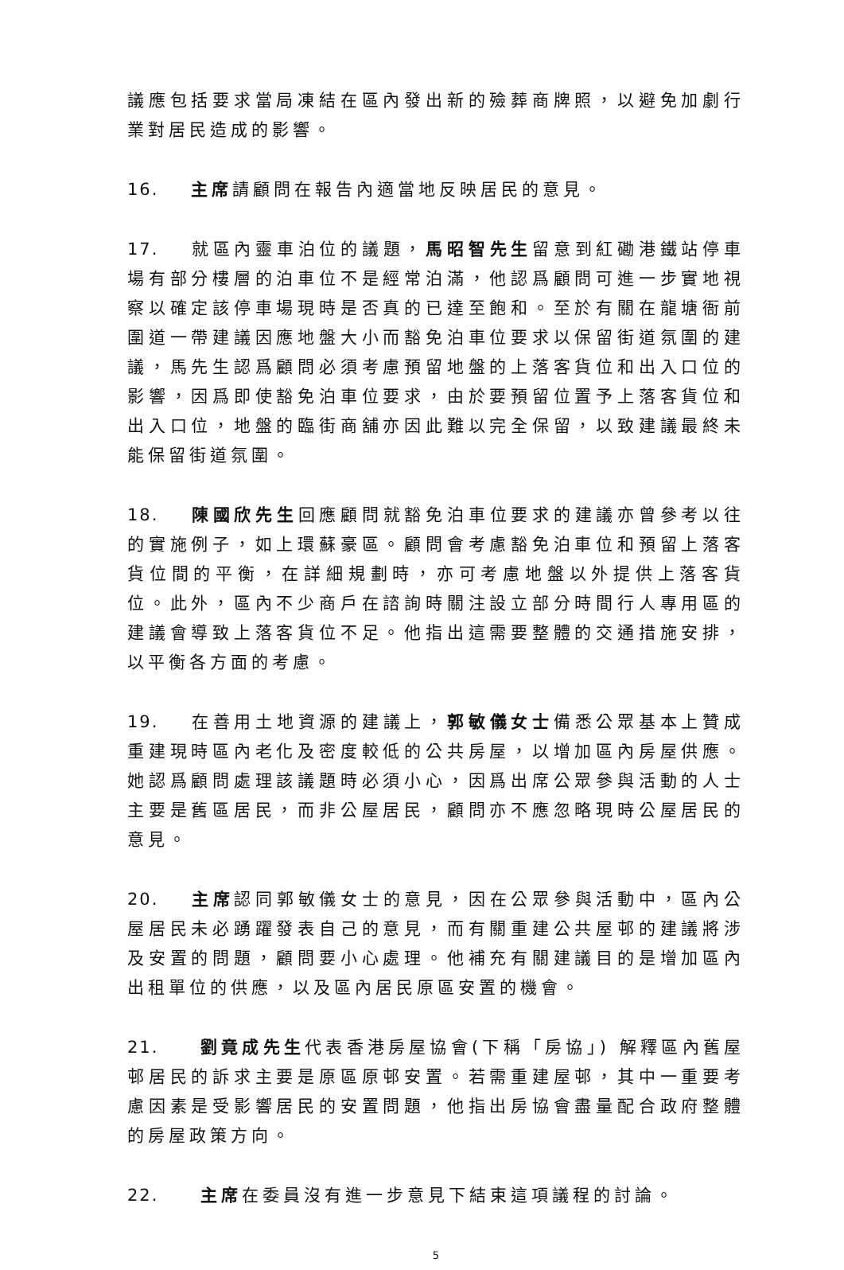議應包括要求當局凍結在區內發出新的殮葬商牌照，以避免加劇行業對居民造成的影響。
16. 主席請顧問在報告內適當地反映居民的意見。
17. 就區內靈車泊位的議題，馬昭智先生留意到紅磡港鐵站停車場有部分樓層的泊車位不是經常泊滿，他認爲顧問可進一步實地視察以確定該停車場現時是否真的已達至飽和。至於有關在龍塘衙前圍道一帶建議因應地盤大小而豁免泊車位要求以保留街道氛圍的建議，馬先生認爲顧問必須考慮預留地盤的上落客貨位和出入口位的影響，因爲即使豁免泊車位要求，由於要預留位置予上落客貨位和出入口位，地盤的臨街商舖亦因此難以完全保留，以致建議最終未能保留街道氛圍。
18. 陳國欣先生回應顧問就豁免泊車位要求的建議亦曾參考以往的實施例子，如上環蘇豪區。顧問會考慮豁免泊車位和預留上落客貨位間的平衡，在詳細規劃時，亦可考慮地盤以外提供上落客貨位。此外，區內不少商戶在諮詢時關注設立部分時間行人專用區的建議會導致上落客貨位不足。他指出這需要整體的交通措施安排，以平衡各方面的考慮。
19. 在善用土地資源的建議上，郭敏儀女士備悉公眾基本上贊成重建現時區內老化及密度較低的公共房屋，以增加區內房屋供應。她認爲顧問處理該議題時必須小心，因爲出席公眾參與活動的人士主要是舊區居民，而非公屋居民，顧問亦不應忽略現時公屋居民的意見。
20. 主席認同郭敏儀女士的意見，因在公眾參與活動中，區內公屋居民未必踴躍發表自己的意見，而有關重建公共屋邨的建議將涉及安置的問題，顧問要小心處理。他補充有關建議目的是增加區內出租單位的供應，以及區內居民原區安置的機會。
21. 劉竟成先生代表香港房屋協會(下稱「房協」) 解釋區內舊屋邨居民的訴求主要是原區原邨安置。若需重建屋邨，其中一重要考慮因素是受影響居民的安置問題，他指出房協會盡量配合政府整體的房屋政策方向。
22. 主席在委員沒有進一步意見下結束這項議程的討論。
5